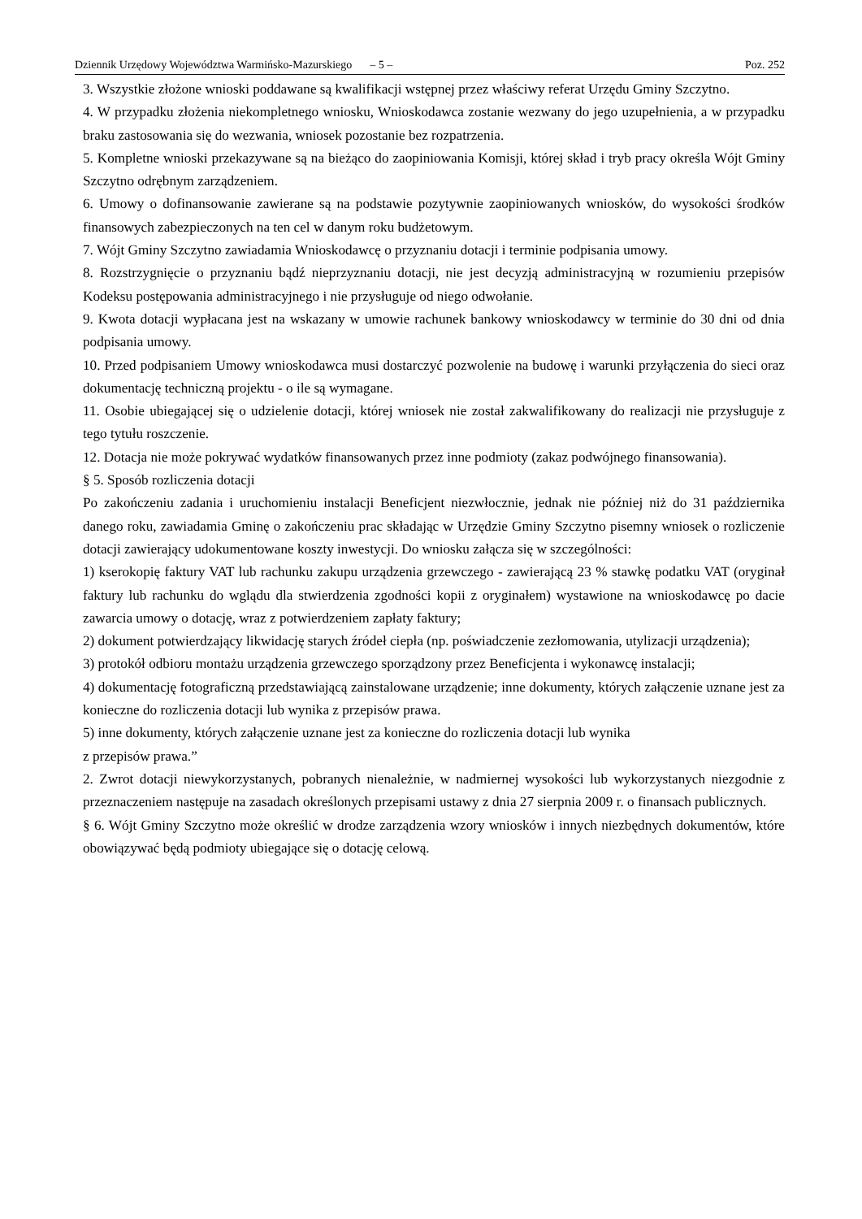Dziennik Urzędowy Województwa Warmińsko-Mazurskiego – 5 – Poz. 252
3. Wszystkie złożone wnioski poddawane są kwalifikacji wstępnej przez właściwy referat Urzędu Gminy Szczytno.
4. W przypadku złożenia niekompletnego wniosku, Wnioskodawca zostanie wezwany do jego uzupełnienia, a w przypadku braku zastosowania się do wezwania, wniosek pozostanie bez rozpatrzenia.
5. Kompletne wnioski przekazywane są na bieżąco do zaopiniowania Komisji, której skład i tryb pracy określa Wójt Gminy Szczytno odrębnym zarządzeniem.
6. Umowy o dofinansowanie zawierane są na podstawie pozytywnie zaopiniowanych wniosków, do wysokości środków finansowych zabezpieczonych na ten cel w danym roku budżetowym.
7. Wójt Gminy Szczytno zawiadamia Wnioskodawcę o przyznaniu dotacji i terminie podpisania umowy.
8. Rozstrzygnięcie o przyznaniu bądź nieprzyznaniu dotacji, nie jest decyzją administracyjną w rozumieniu przepisów Kodeksu postępowania administracyjnego i nie przysługuje od niego odwołanie.
9. Kwota dotacji wypłacana jest na wskazany w umowie rachunek bankowy wnioskodawcy w terminie do 30 dni od dnia podpisania umowy.
10. Przed podpisaniem Umowy wnioskodawca musi dostarczyć pozwolenie na budowę i warunki przyłączenia do sieci oraz dokumentację techniczną projektu - o ile są wymagane.
11. Osobie ubiegającej się o udzielenie dotacji, której wniosek nie został zakwalifikowany do realizacji nie przysługuje z tego tytułu roszczenie.
12. Dotacja nie może pokrywać wydatków finansowanych przez inne podmioty (zakaz podwójnego finansowania).
§ 5. Sposób rozliczenia dotacji
Po zakończeniu zadania i uruchomieniu instalacji Beneficjent niezwłocznie, jednak nie później niż do 31 października danego roku, zawiadamia Gminę o zakończeniu prac składając w Urzędzie Gminy Szczytno pisemny wniosek o rozliczenie dotacji zawierający udokumentowane koszty inwestycji. Do wniosku załącza się w szczególności:
1) kserokopię faktury VAT lub rachunku zakupu urządzenia grzewczego - zawierającą 23 % stawkę podatku VAT (oryginał faktury lub rachunku do wglądu dla stwierdzenia zgodności kopii z oryginałem) wystawione na wnioskodawcę po dacie zawarcia umowy o dotację, wraz z potwierdzeniem zapłaty faktury;
2) dokument potwierdzający likwidację starych źródeł ciepła (np. poświadczenie zezłomowania, utylizacji urządzenia);
3) protokół odbioru montażu urządzenia grzewczego sporządzony przez Beneficjenta i wykonawcę instalacji;
4) dokumentację fotograficzną przedstawiającą zainstalowane urządzenie; inne dokumenty, których załączenie uznane jest za konieczne do rozliczenia dotacji lub wynika z przepisów prawa.
5) inne dokumenty, których załączenie uznane jest za konieczne do rozliczenia dotacji lub wynika
z przepisów prawa.”
2. Zwrot dotacji niewykorzystanych, pobranych nienależnie, w nadmiernej wysokości lub wykorzystanych niezgodnie z przeznaczeniem następuje na zasadach określonych przepisami ustawy z dnia 27 sierpnia 2009 r. o finansach publicznych.
§ 6. Wójt Gminy Szczytno może określić w drodze zarządzenia wzory wniosków i innych niezbędnych dokumentów, które obowiązywać będą podmioty ubiegające się o dotację celową.